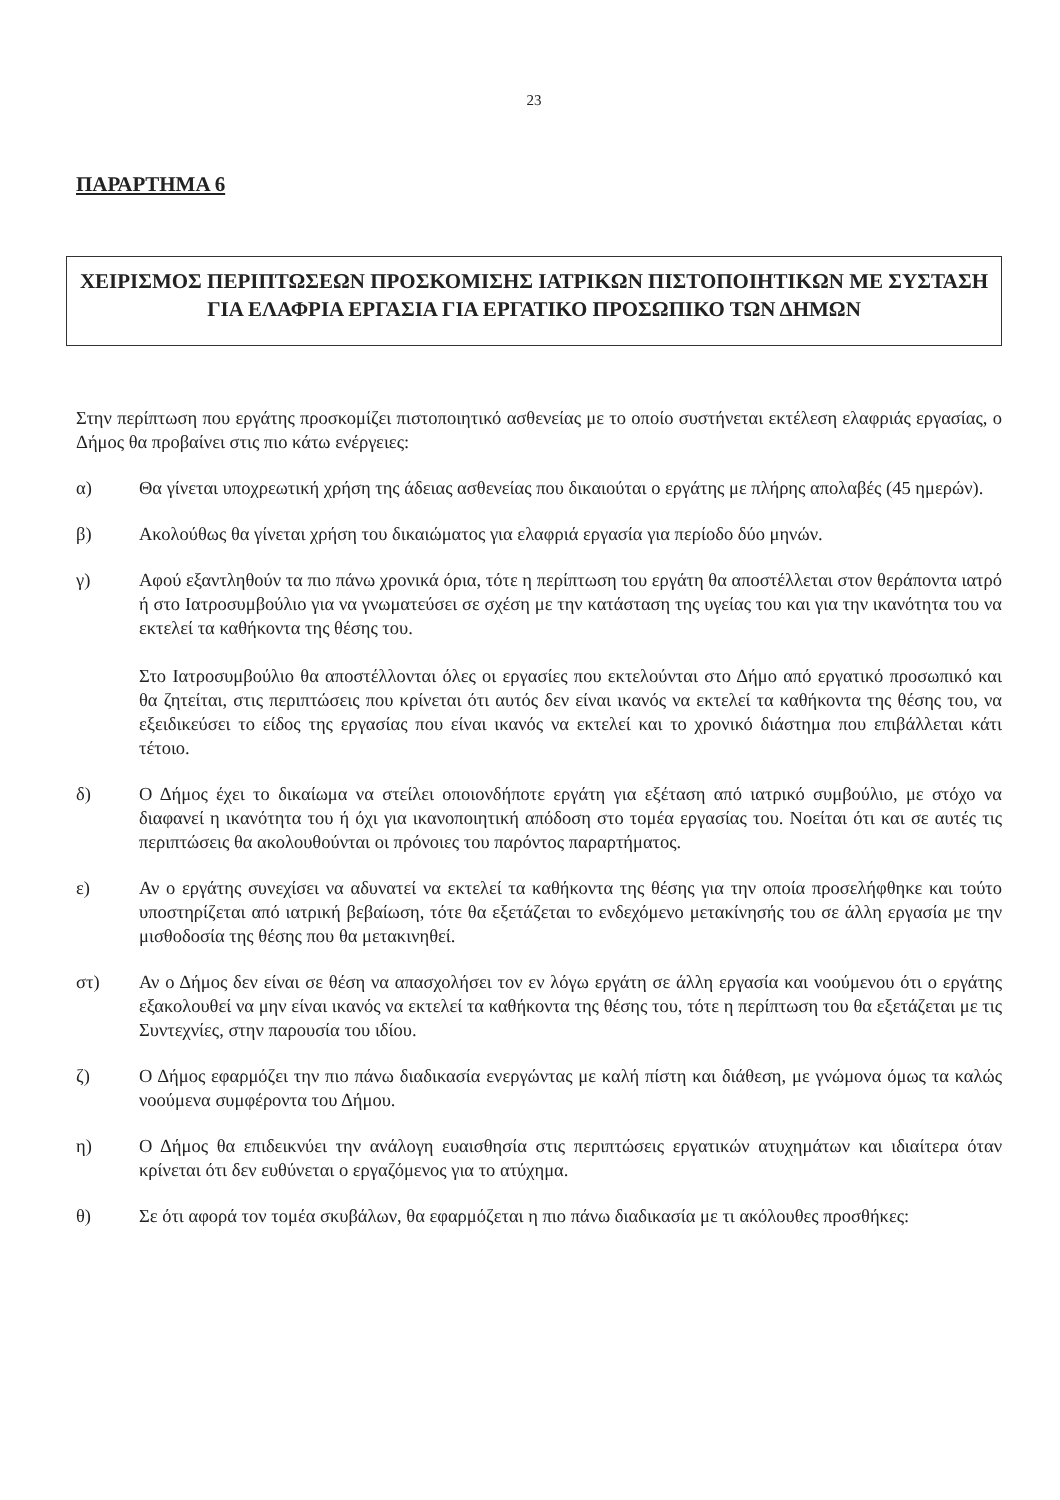23
ΠΑΡΑΡΤΗΜΑ 6
ΧΕΙΡΙΣΜΟΣ ΠΕΡΙΠΤΩΣΕΩΝ ΠΡΟΣΚΟΜΙΣΗΣ ΙΑΤΡΙΚΩΝ ΠΙΣΤΟΠΟΙΗΤΙΚΩΝ ΜΕ ΣΥΣΤΑΣΗ ΓΙΑ ΕΛΑΦΡΙΑ ΕΡΓΑΣΙΑ ΓΙΑ ΕΡΓΑΤΙΚΟ ΠΡΟΣΩΠΙΚΟ ΤΩΝ ΔΗΜΩΝ
Στην περίπτωση που εργάτης προσκομίζει πιστοποιητικό ασθενείας με το οποίο συστήνεται εκτέλεση ελαφριάς εργασίας, ο Δήμος θα προβαίνει στις πιο κάτω ενέργειες:
α) Θα γίνεται υποχρεωτική χρήση της άδειας ασθενείας που δικαιούται ο εργάτης με πλήρης απολαβές (45 ημερών).
β) Ακολούθως θα γίνεται χρήση του δικαιώματος για ελαφριά εργασία για περίοδο δύο μηνών.
γ) Αφού εξαντληθούν τα πιο πάνω χρονικά όρια, τότε η περίπτωση του εργάτη θα αποστέλλεται στον θεράποντα ιατρό ή στο Ιατροσυμβούλιο για να γνωματεύσει σε σχέση με την κατάσταση της υγείας του και για την ικανότητα του να εκτελεί τα καθήκοντα της θέσης του.
Στο Ιατροσυμβούλιο θα αποστέλλονται όλες οι εργασίες που εκτελούνται στο Δήμο από εργατικό προσωπικό και θα ζητείται, στις περιπτώσεις που κρίνεται ότι αυτός δεν είναι ικανός να εκτελεί τα καθήκοντα της θέσης του, να εξειδικεύσει το είδος της εργασίας που είναι ικανός να εκτελεί και το χρονικό διάστημα που επιβάλλεται κάτι τέτοιο.
δ) Ο Δήμος έχει το δικαίωμα να στείλει οποιονδήποτε εργάτη για εξέταση από ιατρικό συμβούλιο, με στόχο να διαφανεί η ικανότητα του ή όχι για ικανοποιητική απόδοση στο τομέα εργασίας του. Νοείται ότι και σε αυτές τις περιπτώσεις θα ακολουθούνται οι πρόνοιες του παρόντος παραρτήματος.
ε) Αν ο εργάτης συνεχίσει να αδυνατεί να εκτελεί τα καθήκοντα της θέσης για την οποία προσελήφθηκε και τούτο υποστηρίζεται από ιατρική βεβαίωση, τότε θα εξετάζεται το ενδεχόμενο μετακίνησής του σε άλλη εργασία με την μισθοδοσία της θέσης που θα μετακινηθεί.
στ) Αν ο Δήμος δεν είναι σε θέση να απασχολήσει τον εν λόγω εργάτη σε άλλη εργασία και νοούμενου ότι ο εργάτης εξακολουθεί να μην είναι ικανός να εκτελεί τα καθήκοντα της θέσης του, τότε η περίπτωση του θα εξετάζεται με τις Συντεχνίες, στην παρουσία του ιδίου.
ζ) Ο Δήμος εφαρμόζει την πιο πάνω διαδικασία ενεργώντας με καλή πίστη και διάθεση, με γνώμονα όμως τα καλώς νοούμενα συμφέροντα του Δήμου.
η) Ο Δήμος θα επιδεικνύει την ανάλογη ευαισθησία στις περιπτώσεις εργατικών ατυχημάτων και ιδιαίτερα όταν κρίνεται ότι δεν ευθύνεται ο εργαζόμενος για το ατύχημα.
θ) Σε ότι αφορά τον τομέα σκυβάλων, θα εφαρμόζεται η πιο πάνω διαδικασία με τι ακόλουθες προσθήκες: